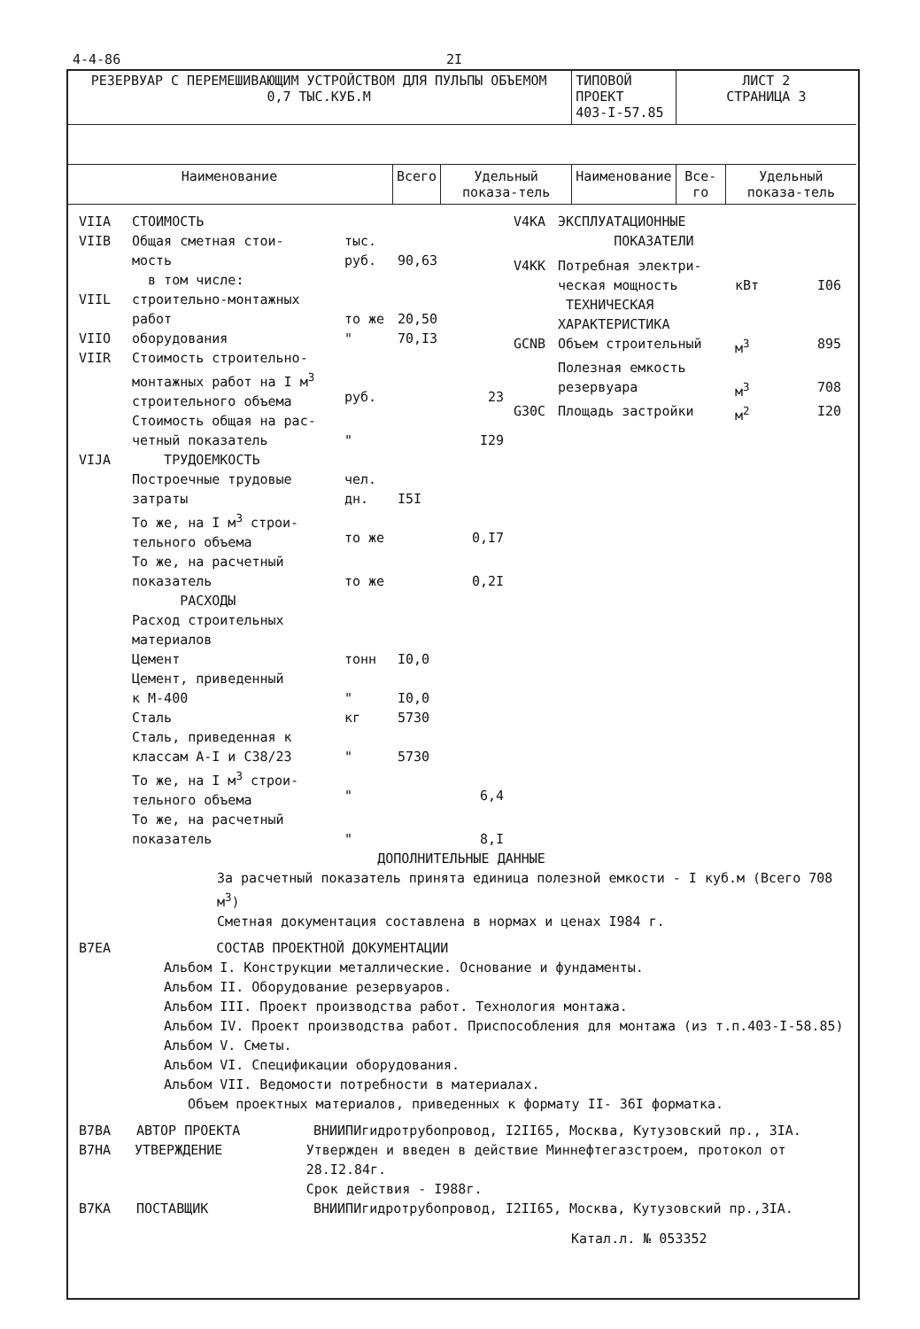4-4-86 2I
| РЕЗЕРВУАР С ПЕРЕМЕШИВАЮЩИМ УСТРОЙСТВОМ ДЛЯ ПУЛЬПЫ ОБЪЕМОМ 0,7 ТЫС.КУБ.М | | | ТИПОВОЙ ПРОЕКТ 403-I-57.85 | ЛИСТ 2 СТРАНИЦА 3 | |
| Наименование | Всего | Удельный показа-тель | Наименование | Все-го | Удельный показа-тель |
VIIA СТОИМОСТЬ
VIIB Общая сметная стои-
мость тыс.
руб.
90,63
в том числе:
VIIL строительно-монтажных
работ
то же
20,50
VIIO оборудования " 70,I3
VIIR Стоимость строительно-монтажных работ на I м<sup>3</sup> строительного объема
руб.
23
Стоимость общая на рас-
четный показатель
"
I29
VIJA ТРУДОЕМКОСТЬ
Построечные трудовые
затраты чел.
дн.
I5I
То же, на I м<sup>3</sup> строи-
тельного объема
то же
0,I7
То же, на расчетный
показатель
то же
0,2I
РАСХОДЫ
Расход строительных
материалов
Цемент тонн I0,0
Цемент, приведенный
к М-400
"
I0,0
Сталь кг 5730
Сталь, приведенная к
классам A-I и C38/23
"
5730
То же, на I м<sup>3</sup> строи-
тельного объема
"
6,4
То же, на расчетный
показатель
"
8,I
V4KA ЭКСПЛУАТАЦИОННЫЕ
ПОКАЗАТЕЛИ
V4KK Потребная электри-
ческая мощность
кВт
I06
ТЕХНИЧЕСКАЯ
ХАРАКТЕРИСТИКА
GCNB Объем строительный м<sup>3</sup> 895
Полезная емкость
резервуара
м<sup>3</sup>
708
G30C Площадь застройки м<sup>2</sup> I20
ДОПОЛНИТЕЛЬНЫЕ ДАННЫЕ
За расчетный показатель принята единица полезной емкости - I куб.м (Всего 708 м<sup>3</sup>)
Сметная документация составлена в нормах и ценах I984 г.
B7EA СОСТАВ ПРОЕКТНОЙ ДОКУМЕНТАЦИИ
Альбом I. Конструкции металлические. Основание и фундаменты.
Альбом II. Оборудование резервуаров.
Альбом III. Проект производства работ. Технология монтажа.
Альбом IV. Проект производства работ. Приспособления для монтажа (из т.п.403-I-58.85)
Альбом V. Сметы.
Альбом VI. Спецификации оборудования.
Альбом VII. Ведомости потребности в материалах.
Объем проектных материалов, приведенных к формату II- 36I форматка.
B7BA АВТОР ПРОЕКТА ВНИИПИгидротрубопровод, I2II65, Москва, Кутузовский пр., 3IA.
B7HA УТВЕРЖДЕНИЕ Утвержден и введен в действие Миннефтегазстроем, протокол от 28.I2.84г.
Срок действия - I988г.
B7KA ПОСТАВЩИК ВНИИПИгидротрубопровод, I2II65, Москва, Кутузовский пр.,3IA.
Катал.л. № 053352